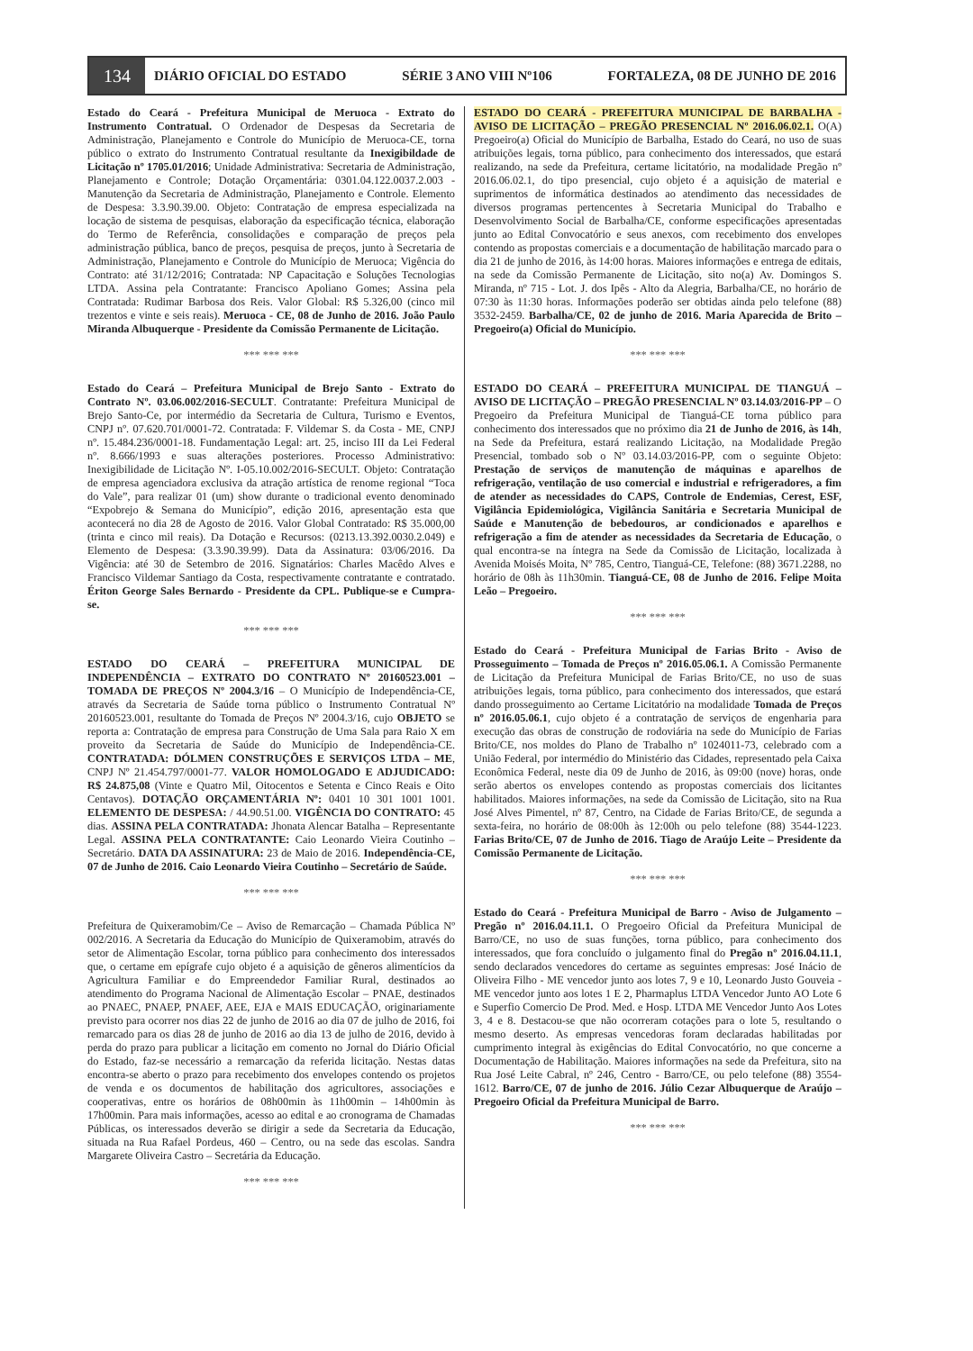134
DIÁRIO OFICIAL DO ESTADO SÉRIE 3 ANO VIII Nº106 FORTALEZA, 08 DE JUNHO DE 2016
Estado do Ceará - Prefeitura Municipal de Meruoca - Extrato do Instrumento Contratual. O Ordenador de Despesas da Secretaria de Administração, Planejamento e Controle do Município de Meruoca-CE, torna público o extrato do Instrumento Contratual resultante da Inexigibildade de Licitação nº 1705.01/2016; Unidade Administrativa: Secretaria de Administração, Planejamento e Controle; Dotação Orçamentária: 0301.04.122.0037.2.003 - Manutenção da Secretaria de Administração, Planejamento e Controle. Elemento de Despesa: 3.3.90.39.00. Objeto: Contratação de empresa especializada na locação de sistema de pesquisas, elaboração da especificação técnica, elaboração do Termo de Referência, consolidações e comparação de preços pela administração pública, banco de preços, pesquisa de preços, junto à Secretaria de Administração, Planejamento e Controle do Município de Meruoca; Vigência do Contrato: até 31/12/2016; Contratada: NP Capacitação e Soluções Tecnologias LTDA. Assina pela Contratante: Francisco Apoliano Gomes; Assina pela Contratada: Rudimar Barbosa dos Reis. Valor Global: R$ 5.326,00 (cinco mil trezentos e vinte e seis reais). Meruoca - CE, 08 de Junho de 2016. João Paulo Miranda Albuquerque - Presidente da Comissão Permanente de Licitação.
*** *** ***
Estado do Ceará – Prefeitura Municipal de Brejo Santo - Extrato do Contrato Nº. 03.06.002/2016-SECULT. Contratante: Prefeitura Municipal de Brejo Santo-Ce, por intermédio da Secretaria de Cultura, Turismo e Eventos, CNPJ nº. 07.620.701/0001-72. Contratada: F. Vildemar S. da Costa - ME, CNPJ nº. 15.484.236/0001-18. Fundamentação Legal: art. 25, inciso III da Lei Federal nº. 8.666/1993 e suas alterações posteriores. Processo Administrativo: Inexigibilidade de Licitação Nº. I-05.10.002/2016-SECULT. Objeto: Contratação de empresa agenciadora exclusiva da atração artística de renome regional “Toca do Vale”, para realizar 01 (um) show durante o tradicional evento denominado “Expobrejo & Semana do Município”, edição 2016, apresentação esta que acontecerá no dia 28 de Agosto de 2016. Valor Global Contratado: R$ 35.000,00 (trinta e cinco mil reais). Da Dotação e Recursos: (0213.13.392.0030.2.049) e Elemento de Despesa: (3.3.90.39.99). Data da Assinatura: 03/06/2016. Da Vigência: até 30 de Setembro de 2016. Signatários: Charles Macêdo Alves e Francisco Vildemar Santiago da Costa, respectivamente contratante e contratado. Ériton George Sales Bernardo - Presidente da CPL. Publique-se e Cumpra-se.
*** *** ***
ESTADO DO CEARÁ – PREFEITURA MUNICIPAL DE INDEPENDÊNCIA – EXTRATO DO CONTRATO Nº 20160523.001 – TOMADA DE PREÇOS Nº 2004.3/16 – O Município de Independência-CE, através da Secretaria de Saúde torna público o Instrumento Contratual Nº 20160523.001, resultante do Tomada de Preços Nº 2004.3/16, cujo OBJETO se reporta a: Contratação de empresa para Construção de Uma Sala para Raio X em proveito da Secretaria de Saúde do Município de Independência-CE. CONTRATADA: DÓLMEN CONSTRUÇÕES E SERVIÇOS LTDA – ME, CNPJ Nº 21.454.797/0001-77. VALOR HOMOLOGADO E ADJUDICADO: R$ 24.875,08 (Vinte e Quatro Mil, Oitocentos e Setenta e Cinco Reais e Oito Centavos). DOTAÇÃO ORÇAMENTÁRIA Nº: 0401 10 301 1001 1001. ELEMENTO DE DESPESA: / 44.90.51.00. VIGÊNCIA DO CONTRATO: 45 dias. ASSINA PELA CONTRATADA: Jhonata Alencar Batalha – Representante Legal. ASSINA PELA CONTRATANTE: Caio Leonardo Vieira Coutinho – Secretário. DATA DA ASSINATURA: 23 de Maio de 2016. Independência-CE, 07 de Junho de 2016. Caio Leonardo Vieira Coutinho – Secretário de Saúde.
*** *** ***
Prefeitura de Quixeramobim/Ce – Aviso de Remarcação – Chamada Pública Nº 002/2016. A Secretaria da Educação do Município de Quixeramobim, através do setor de Alimentação Escolar, torna público para conhecimento dos interessados que, o certame em epígrafe cujo objeto é a aquisição de gêneros alimentícios da Agricultura Familiar e do Empreendedor Familiar Rural, destinados ao atendimento do Programa Nacional de Alimentação Escolar – PNAE, destinados ao PNAEC, PNAEP, PNAEF, AEE, EJA e MAIS EDUCAÇÃO, originariamente previsto para ocorrer nos dias 22 de junho de 2016 ao dia 07 de julho de 2016, foi remarcado para os dias 28 de junho de 2016 ao dia 13 de julho de 2016, devido à perda do prazo para publicar a licitação em comento no Jornal do Diário Oficial do Estado, faz-se necessário a remarcação da referida licitação. Nestas datas encontra-se aberto o prazo para recebimento dos envelopes contendo os projetos de venda e os documentos de habilitação dos agricultores, associações e cooperativas, entre os horários de 08h00min às 11h00min – 14h00min às 17h00min. Para mais informações, acesso ao edital e ao cronograma de Chamadas Públicas, os interessados deverão se dirigir a sede da Secretaria da Educação, situada na Rua Rafael Pordeus, 460 – Centro, ou na sede das escolas. Sandra Margarete Oliveira Castro – Secretária da Educação.
*** *** ***
ESTADO DO CEARÁ - PREFEITURA MUNICIPAL DE BARBALHA - AVISO DE LICITAÇÃO – PREGÃO PRESENCIAL Nº 2016.06.02.1. O(A) Pregoeiro(a) Oficial do Município de Barbalha, Estado do Ceará, no uso de suas atribuições legais, torna público, para conhecimento dos interessados, que estará realizando, na sede da Prefeitura, certame licitatório, na modalidade Pregão nº 2016.06.02.1, do tipo presencial, cujo objeto é a aquisição de material e suprimentos de informática destinados ao atendimento das necessidades de diversos programas pertencentes à Secretaria Municipal do Trabalho e Desenvolvimento Social de Barbalha/CE, conforme especificações apresentadas junto ao Edital Convocatório e seus anexos, com recebimento dos envelopes contendo as propostas comerciais e a documentação de habilitação marcado para o dia 21 de junho de 2016, às 14:00 horas. Maiores informações e entrega de editais, na sede da Comissão Permanente de Licitação, sito no(a) Av. Domingos S. Miranda, nº 715 - Lot. J. dos Ipês - Alto da Alegria, Barbalha/CE, no horário de 07:30 às 11:30 horas. Informações poderão ser obtidas ainda pelo telefone (88) 3532-2459. Barbalha/CE, 02 de junho de 2016. Maria Aparecida de Brito – Pregoeiro(a) Oficial do Município.
*** *** ***
ESTADO DO CEARÁ – PREFEITURA MUNICIPAL DE TIANGUÁ – AVISO DE LICITAÇÃO – PREGÃO PRESENCIAL Nº 03.14.03/2016-PP – O Pregoeiro da Prefeitura Municipal de Tianguá-CE torna público para conhecimento dos interessados que no próximo dia 21 de Junho de 2016, às 14h, na Sede da Prefeitura, estará realizando Licitação, na Modalidade Pregão Presencial, tombado sob o Nº 03.14.03/2016-PP, com o seguinte Objeto: Prestação de serviços de manutenção de máquinas e aparelhos de refrigeração, ventilação de uso comercial e industrial e refrigeradores, a fim de atender as necessidades do CAPS, Controle de Endemias, Cerest, ESF, Vigilância Epidemiológica, Vigilância Sanitária e Secretaria Municipal de Saúde e Manutenção de bebedouros, ar condicionados e aparelhos e refrigeração a fim de atender as necessidades da Secretaria de Educação, o qual encontra-se na íntegra na Sede da Comissão de Licitação, localizada à Avenida Moisés Moita, Nº 785, Centro, Tianguá-CE, Telefone: (88) 3671.2288, no horário de 08h às 11h30min. Tianguá-CE, 08 de Junho de 2016. Felipe Moita Leão – Pregoeiro.
*** *** ***
Estado do Ceará - Prefeitura Municipal de Farias Brito - Aviso de Prosseguimento – Tomada de Preços nº 2016.05.06.1. A Comissão Permanente de Licitação da Prefeitura Municipal de Farias Brito/CE, no uso de suas atribuições legais, torna público, para conhecimento dos interessados, que estará dando prosseguimento ao Certame Licitatório na modalidade Tomada de Preços nº 2016.05.06.1, cujo objeto é a contratação de serviços de engenharia para execução das obras de construção de rodoviária na sede do Município de Farias Brito/CE, nos moldes do Plano de Trabalho nº 1024011-73, celebrado com a União Federal, por intermédio do Ministério das Cidades, representado pela Caixa Econômica Federal, neste dia 09 de Junho de 2016, às 09:00 (nove) horas, onde serão abertos os envelopes contendo as propostas comerciais dos licitantes habilitados. Maiores informações, na sede da Comissão de Licitação, sito na Rua José Alves Pimentel, nº 87, Centro, na Cidade de Farias Brito/CE, de segunda a sexta-feira, no horário de 08:00h às 12:00h ou pelo telefone (88) 3544-1223. Farias Brito/CE, 07 de Junho de 2016. Tiago de Araújo Leite – Presidente da Comissão Permanente de Licitação.
*** *** ***
Estado do Ceará - Prefeitura Municipal de Barro - Aviso de Julgamento – Pregão nº 2016.04.11.1. O Pregoeiro Oficial da Prefeitura Municipal de Barro/CE, no uso de suas funções, torna público, para conhecimento dos interessados, que fora concluído o julgamento final do Pregão nº 2016.04.11.1, sendo declarados vencedores do certame as seguintes empresas: José Inácio de Oliveira Filho - ME vencedor junto aos lotes 7, 9 e 10, Leonardo Justo Gouveia - ME vencedor junto aos lotes 1 E 2, Pharmaplus LTDA Vencedor Junto AO Lote 6 e Superfio Comercio De Prod. Med. e Hosp. LTDA ME Vencedor Junto Aos Lotes 3, 4 e 8. Destacou-se que não ocorreram cotações para o lote 5, resultando o mesmo deserto. As empresas vencedoras foram declaradas habilitadas por cumprimento integral às exigências do Edital Convocatório, no que concerne a Documentação de Habilitação. Maiores informações na sede da Prefeitura, sito na Rua José Leite Cabral, nº 246, Centro - Barro/CE, ou pelo telefone (88) 3554-1612. Barro/CE, 07 de junho de 2016. Júlio Cezar Albuquerque de Araújo – Pregoeiro Oficial da Prefeitura Municipal de Barro.
*** *** ***